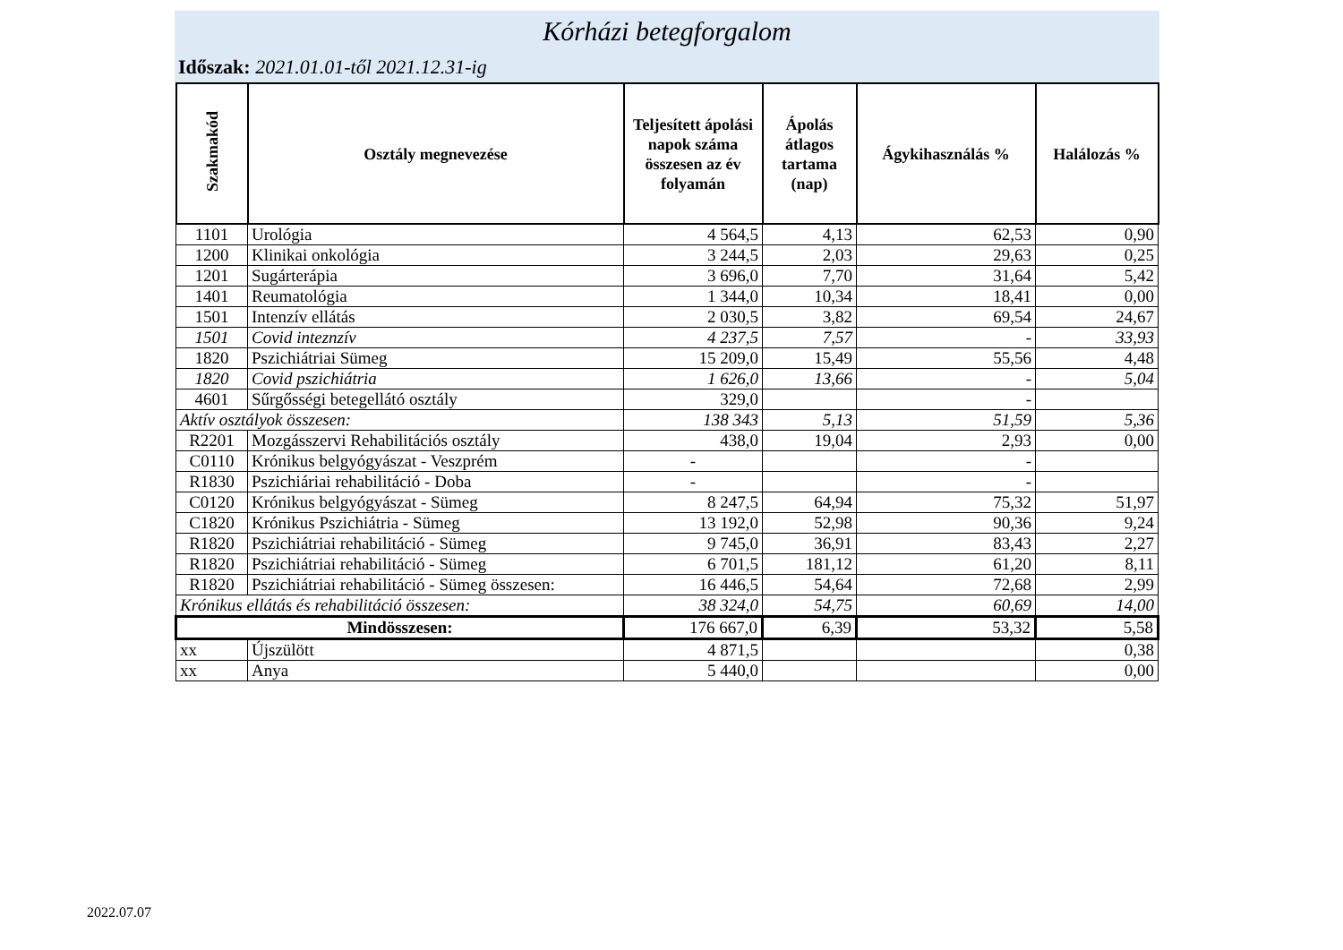Kórházi betegforgalom
Időszak: 2021.01.01-től 2021.12.31-ig
| Szakmakód | Osztály megnevezése | Teljesített ápolási napok száma összesen az év folyamán | Ápolás átlagos tartama (nap) | Ágykihasználás % | Halálozás % |
| --- | --- | --- | --- | --- | --- |
| 1101 | Urológia | 4 564,5 | 4,13 | 62,53 | 0,90 |
| 1200 | Klinikai onkológia | 3 244,5 | 2,03 | 29,63 | 0,25 |
| 1201 | Sugárterápia | 3 696,0 | 7,70 | 31,64 | 5,42 |
| 1401 | Reumatológia | 1 344,0 | 10,34 | 18,41 | 0,00 |
| 1501 | Intenzív ellátás | 2 030,5 | 3,82 | 69,54 | 24,67 |
| 1501 | Covid inteznzív | 4 237,5 | 7,57 | - | 33,93 |
| 1820 | Pszichiátriai Sümeg | 15 209,0 | 15,49 | 55,56 | 4,48 |
| 1820 | Covid pszichiátria | 1 626,0 | 13,66 | - | 5,04 |
| 4601 | Sűrgősségi betegellátó osztály | 329,0 | | - | |
| Aktív osztályok összesen: | | 138 343 | 5,13 | 51,59 | 5,36 |
| R2201 | Mozgásszervi Rehabilitációs osztály | 438,0 | 19,04 | 2,93 | 0,00 |
| C0110 | Krónikus belgyógyászat - Veszprém | - | | - | |
| R1830 | Pszichiáriai rehabilitáció - Doba | - | | - | |
| C0120 | Krónikus belgyógyászat - Sümeg | 8 247,5 | 64,94 | 75,32 | 51,97 |
| C1820 | Krónikus Pszichiátria - Sümeg | 13 192,0 | 52,98 | 90,36 | 9,24 |
| R1820 | Pszichiátriai rehabilitáció - Sümeg | 9 745,0 | 36,91 | 83,43 | 2,27 |
| R1820 | Pszichiátriai rehabilitáció - Sümeg | 6 701,5 | 181,12 | 61,20 | 8,11 |
| R1820 | Pszichiátriai rehabilitáció - Sümeg összesen: | 16 446,5 | 54,64 | 72,68 | 2,99 |
| Krónikus ellátás és rehabilitáció összesen: | | 38 324,0 | 54,75 | 60,69 | 14,00 |
| Mindösszesen: | | 176 667,0 | 6,39 | 53,32 | 5,58 |
| xx | Újszülött | 4 871,5 | | | 0,38 |
| xx | Anya | 5 440,0 | | | 0,00 |
2022.07.07